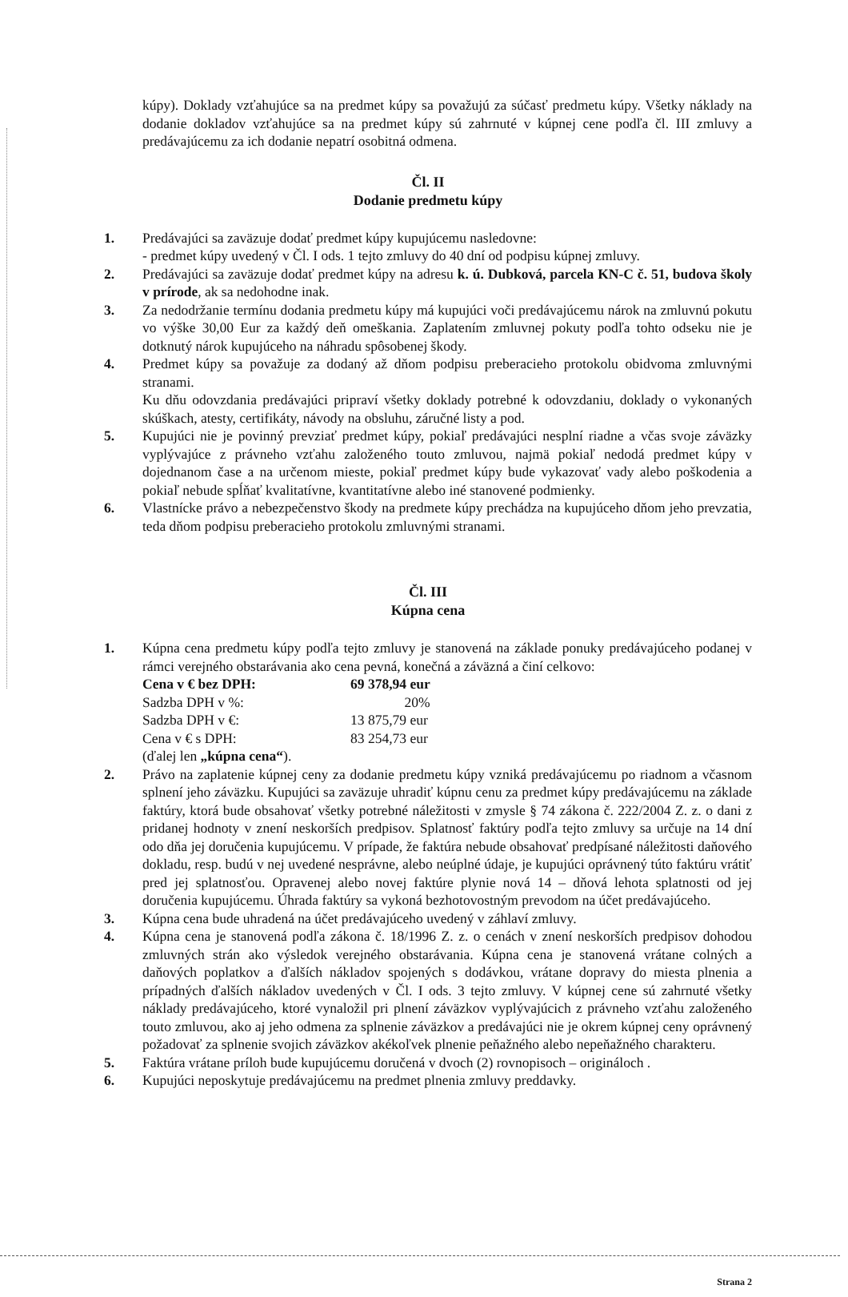kúpy). Doklady vzťahujúce sa na predmet kúpy sa považujú za súčasť predmetu kúpy. Všetky náklady na dodanie dokladov vzťahujúce sa na predmet kúpy sú zahrnuté v kúpnej cene podľa čl. III zmluvy a predávajúcemu za ich dodanie nepatrí osobitná odmena.
Čl. II
Dodanie predmetu kúpy
1. Predávajúci sa zaväzuje dodať predmet kúpy kupujúcemu nasledovne:
- predmet kúpy uvedený v Čl. I ods. 1 tejto zmluvy do 40 dní od podpisu kúpnej zmluvy.
2. Predávajúci sa zaväzuje dodať predmet kúpy na adresu k. ú. Dubková, parcela KN-C č. 51, budova školy v prírode, ak sa nedohodne inak.
3. Za nedodržanie termínu dodania predmetu kúpy má kupujúci voči predávajúcemu nárok na zmluvnú pokutu vo výške 30,00 Eur za každý deň omeškania. Zaplatením zmluvnej pokuty podľa tohto odseku nie je dotknutý nárok kupujúceho na náhradu spôsobenej škody.
4. Predmet kúpy sa považuje za dodaný až dňom podpisu preberacieho protokolu obidvoma zmluvnými stranami.
Ku dňu odovzdania predávajúci pripraví všetky doklady potrebné k odovzdaniu, doklady o vykonaných skúškach, atesty, certifikáty, návody na obsluhu, záručné listy a pod.
5. Kupujúci nie je povinný prevziať predmet kúpy, pokiaľ predávajúci nesplní riadne a včas svoje záväzky vyplývajúce z právneho vzťahu založeného touto zmluvou, najmä pokiaľ nedodá predmet kúpy v dojednanom čase a na určenom mieste, pokiaľ predmet kúpy bude vykazovať vady alebo poškodenia a pokiaľ nebude spĺňať kvalitatívne, kvantitatívne alebo iné stanovené podmienky.
6. Vlastnícke právo a nebezpečenstvo škody na predmete kúpy prechádza na kupujúceho dňom jeho prevzatia, teda dňom podpisu preberacieho protokolu zmluvnými stranami.
Čl. III
Kúpna cena
1. Kúpna cena predmetu kúpy podľa tejto zmluvy je stanovená na základe ponuky predávajúceho podanej v rámci verejného obstarávania ako cena pevná, konečná a záväzná a činí celkovo:
| Cena v € bez DPH: | 69 378,94 eur |
| Sadzba DPH v %: | 20% |
| Sadzba DPH v €: | 13 875,79 eur |
| Cena v € s DPH: | 83 254,73 eur |
(ďalej len „kúpna cena“).
2. Právo na zaplatenie kúpnej ceny za dodanie predmetu kúpy vzniká predávajúcemu po riadnom a včasnom splnení jeho záväzku. Kupujúci sa zaväzuje uhradiť kúpnu cenu za predmet kúpy predávajúcemu na základe faktúry, ktorá bude obsahovať všetky potrebné náležitosti v zmysle § 74 zákona č. 222/2004 Z. z. o dani z pridanej hodnoty v znení neskorších predpisov. Splatnosť faktúry podľa tejto zmluvy sa určuje na 14 dní odo dňa jej doručenia kupujúcemu. V prípade, že faktúra nebude obsahovať predpísané náležitosti daňového dokladu, resp. budú v nej uvedené nesprávne, alebo neúplné údaje, je kupujúci oprávnený túto faktúru vrátiť pred jej splatnosťou. Opravenej alebo novej faktúre plynie nová 14 – dňová lehota splatnosti od jej doručenia kupujúcemu. Úhrada faktúry sa vykoná bezhotovostným prevodom na účet predávajúceho.
3. Kúpna cena bude uhradená na účet predávajúceho uvedený v záhlaví zmluvy.
4. Kúpna cena je stanovená podľa zákona č. 18/1996 Z. z. o cenách v znení neskorších predpisov dohodou zmluvných strán ako výsledok verejného obstarávania. Kúpna cena je stanovená vrátane colných a daňových poplatkov a ďalších nákladov spojených s dodávkou, vrátane dopravy do miesta plnenia a prípadných ďalších nákladov uvedených v Čl. I ods. 3 tejto zmluvy. V kúpnej cene sú zahrnuté všetky náklady predávajúceho, ktoré vynaložil pri plnení záväzkov vyplývajúcich z právneho vzťahu založeného touto zmluvou, ako aj jeho odmena za splnenie záväzkov a predávajúci nie je okrem kúpnej ceny oprávnený požadovať za splnenie svojich záväzkov akékoľvek plnenie peňažného alebo nepeňažného charakteru.
5. Faktúra vrátane príloh bude kupujúcemu doručená v dvoch (2) rovnopisoch – origináloch .
6. Kupujúci neposkytuje predávajúcemu na predmet plnenia zmluvy preddavky.
Strana 2